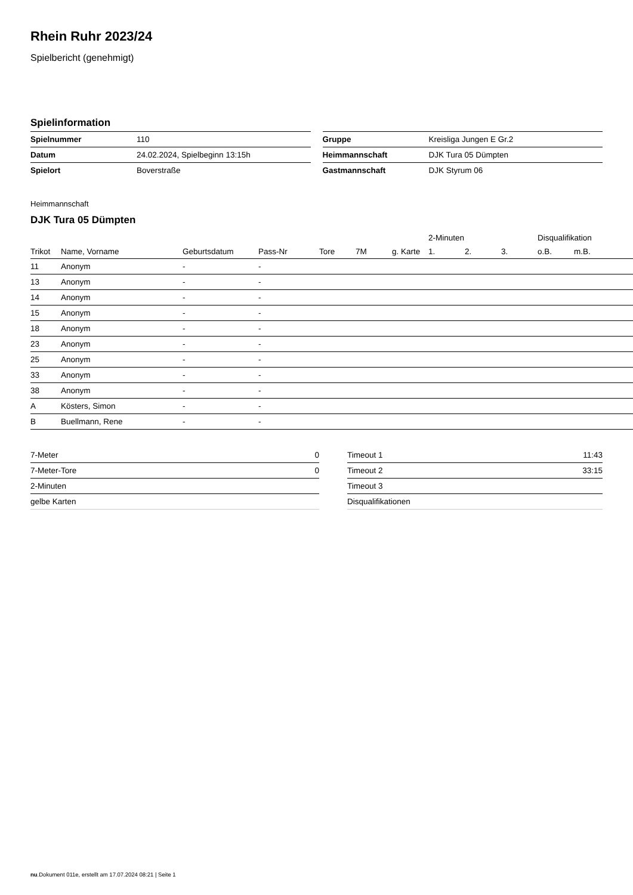Rhein Ruhr 2023/24
Spielbericht (genehmigt)
Spielinformation
| Spielnummer | 110 |
| Datum | 24.02.2024, Spielbeginn 13:15h |
| Spielort | Boverstraße |
| Gruppe | Kreisliga Jungen E Gr.2 |
| Heimmannschaft | DJK Tura 05 Dümpten |
| Gastmannschaft | DJK Styrum 06 |
Heimmannschaft
DJK Tura 05 Dümpten
| | | | | | | | 2-Minuten | | | Disqualifikation | |
| --- | --- | --- | --- | --- | --- | --- | --- | --- | --- | --- | --- |
| Trikot | Name, Vorname | Geburtsdatum | Pass-Nr | Tore | 7M | g. Karte | 1. | 2. | 3. | o.B. | m.B. |
| 11 | Anonym | - | - | | | | | | | | |
| 13 | Anonym | - | - | | | | | | | | |
| 14 | Anonym | - | - | | | | | | | | |
| 15 | Anonym | - | - | | | | | | | | |
| 18 | Anonym | - | - | | | | | | | | |
| 23 | Anonym | - | - | | | | | | | | |
| 25 | Anonym | - | - | | | | | | | | |
| 33 | Anonym | - | - | | | | | | | | |
| 38 | Anonym | - | - | | | | | | | | |
| A | Kösters, Simon | - | - | | | | | | | | |
| B | Buellmann, Rene | - | - | | | | | | | | |
| 7-Meter | 0 |
| 7-Meter-Tore | 0 |
| 2-Minuten | |
| gelbe Karten | |
| Timeout 1 | 11:43 |
| Timeout 2 | 33:15 |
| Timeout 3 | |
| Disqualifikationen | |
nu.Dokument 011e, erstellt am 17.07.2024 08:21 | Seite 1